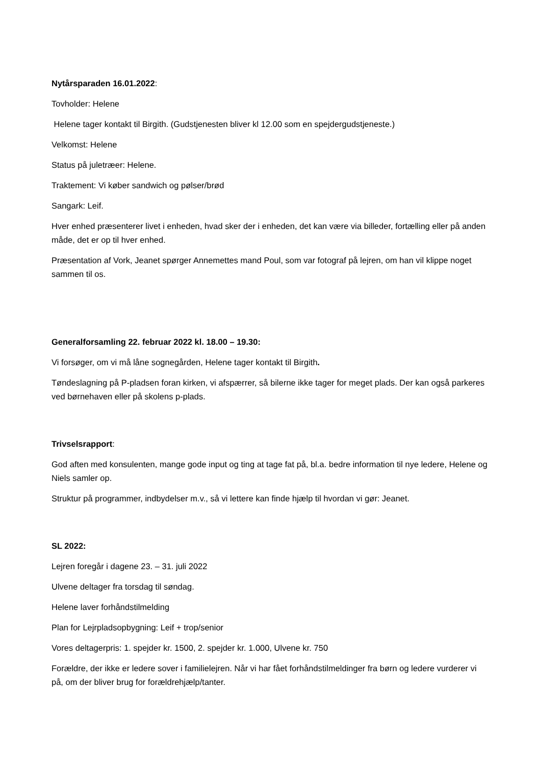Nytårsparaden 16.01.2022:
Tovholder: Helene
Helene tager kontakt til Birgith. (Gudstjenesten bliver kl 12.00 som en spejdergudstjeneste.)
Velkomst: Helene
Status på juletræer: Helene.
Traktement: Vi køber sandwich og pølser/brød
Sangark: Leif.
Hver enhed præsenterer livet i enheden, hvad sker der i enheden, det kan være via billeder, fortælling eller på anden måde, det er op til hver enhed.
Præsentation af Vork, Jeanet spørger Annemettes mand Poul, som var fotograf på lejren, om han vil klippe noget sammen til os.
Generalforsamling 22. februar 2022 kl. 18.00 – 19.30:
Vi forsøger, om vi må låne sognegården, Helene tager kontakt til Birgith.
Tøndeslagning på P-pladsen foran kirken, vi afspærrer, så bilerne ikke tager for meget plads. Der kan også parkeres ved børnehaven eller på skolens p-plads.
Trivselsrapport:
God aften med konsulenten, mange gode input og ting at tage fat på, bl.a. bedre information til nye ledere, Helene og Niels samler op.
Struktur på programmer, indbydelser m.v., så vi lettere kan finde hjælp til hvordan vi gør: Jeanet.
SL 2022:
Lejren foregår i dagene 23. – 31. juli 2022
Ulvene deltager fra torsdag til søndag.
Helene laver forhåndstilmelding
Plan for Lejrpladsopbygning: Leif + trop/senior
Vores deltagerpris: 1. spejder kr. 1500, 2. spejder kr. 1.000, Ulvene kr. 750
Forældre, der ikke er ledere sover i familielejren. Når vi har fået forhåndstilmeldinger fra børn og ledere vurderer vi på, om der bliver brug for forældrehjælp/tanter.